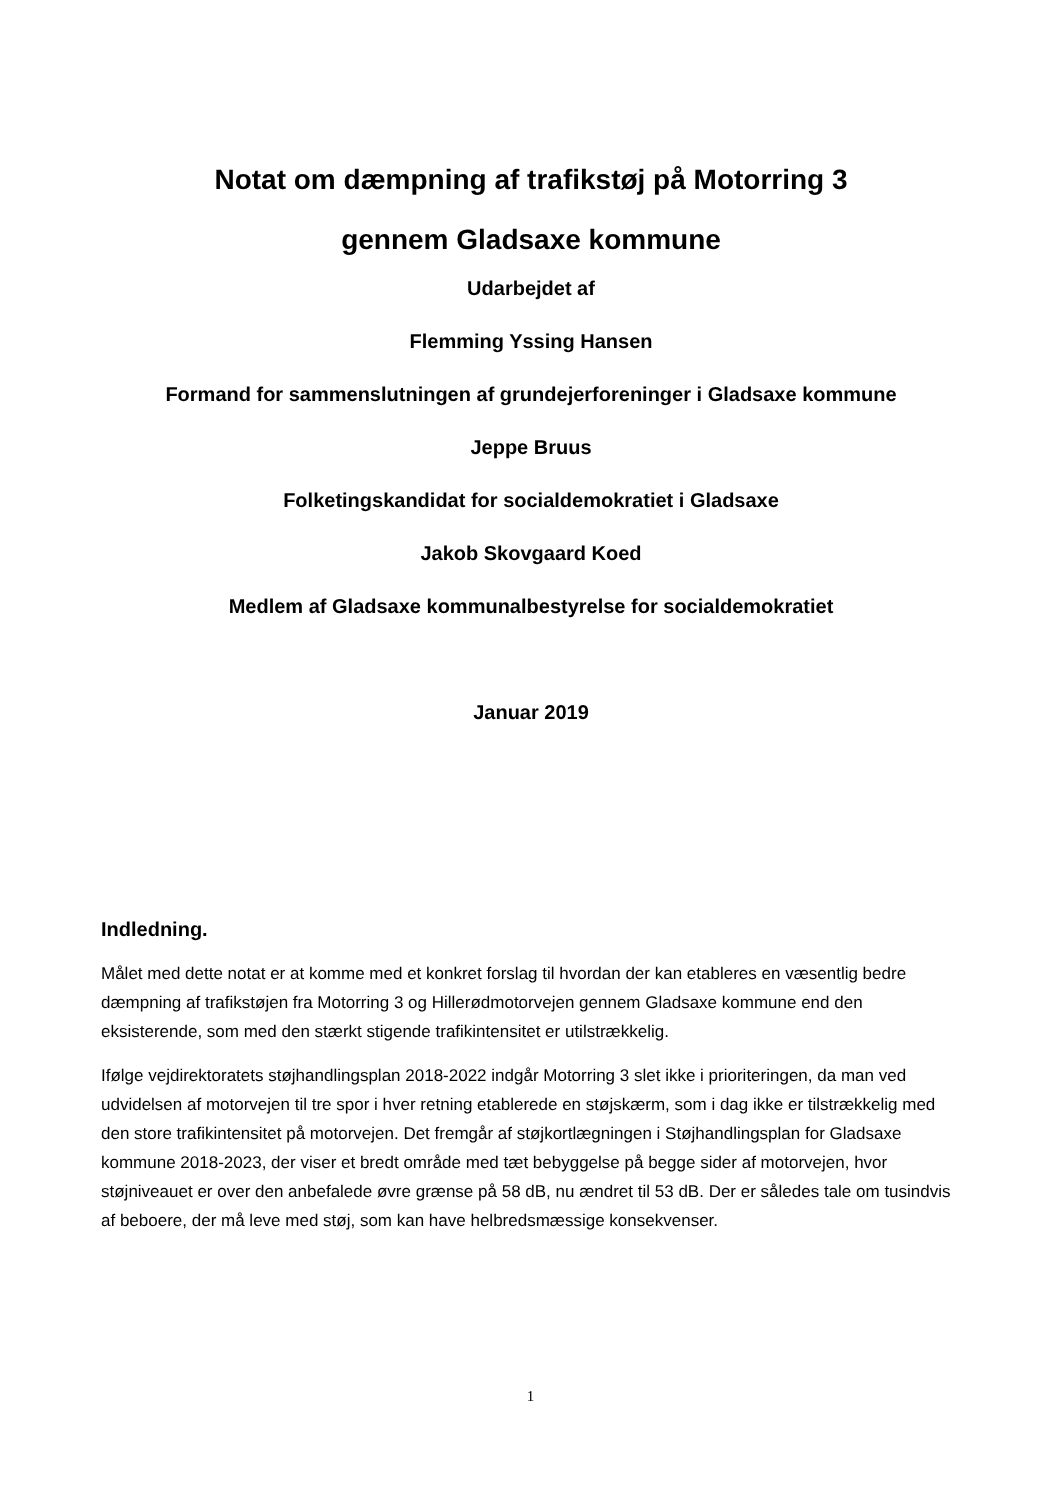Notat om dæmpning af trafikstøj på Motorring 3
gennem Gladsaxe kommune
Udarbejdet af
Flemming Yssing Hansen
Formand for sammenslutningen af grundejerforeninger i Gladsaxe kommune
Jeppe Bruus
Folketingskandidat for socialdemokratiet i Gladsaxe
Jakob Skovgaard Koed
Medlem af Gladsaxe kommunalbestyrelse for socialdemokratiet
Januar 2019
Indledning.
Målet med dette notat er at komme med et konkret forslag til hvordan der kan etableres en væsentlig bedre dæmpning af trafikstøjen fra Motorring 3 og Hillerødmotorvejen gennem Gladsaxe kommune end den eksisterende, som med den stærkt stigende trafikintensitet er utilstrækkelig.
Ifølge vejdirektoratets støjhandlingsplan 2018-2022 indgår Motorring 3 slet ikke i prioriteringen, da man ved udvidelsen af motorvejen til tre spor i hver retning etablerede en støjskærm, som i dag ikke er tilstrækkelig med den store trafikintensitet på motorvejen. Det fremgår af støjkortlægningen i Støjhandlingsplan for Gladsaxe kommune 2018-2023, der viser et bredt område med tæt bebyggelse på begge sider af motorvejen, hvor støjniveauet er over den anbefalede øvre grænse på 58 dB, nu ændret til 53 dB. Der er således tale om tusindvis af beboere, der må leve med støj, som kan have helbredsmæssige konsekvenser.
1